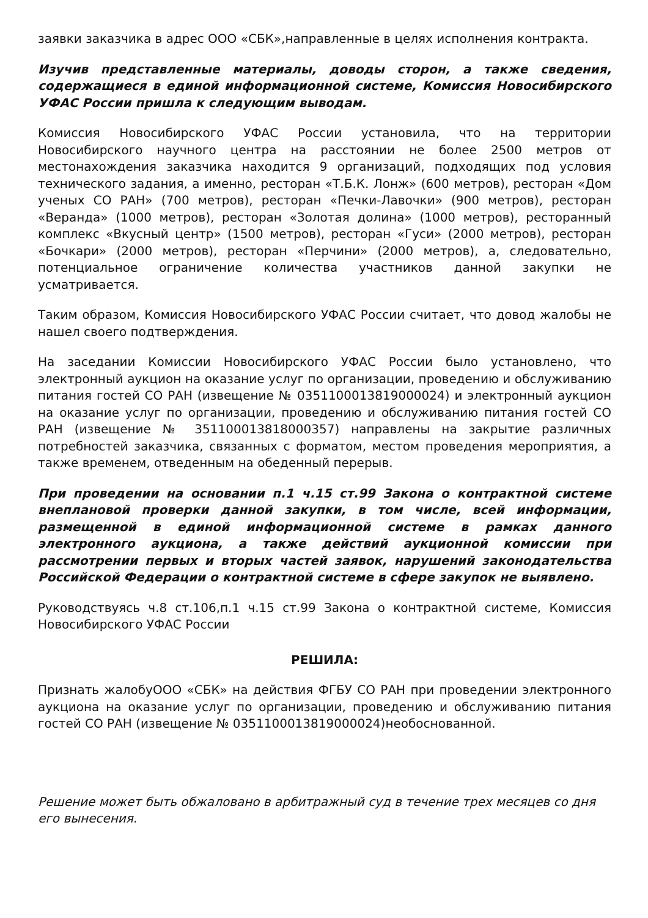заявки заказчика в адрес ООО «СБК»,направленные в целях исполнения контракта.
Изучив представленные материалы, доводы сторон, а также сведения, содержащиеся в единой информационной системе, Комиссия Новосибирского УФАС России пришла к следующим выводам.
Комиссия Новосибирского УФАС России установила, что на территории Новосибирского научного центра на расстоянии не более 2500 метров от местонахождения заказчика находится 9 организаций, подходящих под условия технического задания, а именно, ресторан «Т.Б.К. Лонж» (600 метров), ресторан «Дом ученых СО РАН» (700 метров), ресторан «Печки-Лавочки» (900 метров), ресторан «Веранда» (1000 метров), ресторан «Золотая долина» (1000 метров), ресторанный комплекс «Вкусный центр» (1500 метров), ресторан «Гуси» (2000 метров), ресторан «Бочкари» (2000 метров), ресторан «Перчини» (2000 метров), а, следовательно, потенциальное ограничение количества участников данной закупки не усматривается.
Таким образом, Комиссия Новосибирского УФАС России считает, что довод жалобы не нашел своего подтверждения.
На заседании Комиссии Новосибирского УФАС России было установлено, что электронный аукцион на оказание услуг по организации, проведению и обслуживанию питания гостей СО РАН (извещение № 0351100013819000024) и электронный аукцион на оказание услуг по организации, проведению и обслуживанию питания гостей СО РАН (извещение № 351100013818000357) направлены на закрытие различных потребностей заказчика, связанных с форматом, местом проведения мероприятия, а также временем, отведенным на обеденный перерыв.
При проведении на основании п.1 ч.15 ст.99 Закона о контрактной системе внеплановой проверки данной закупки, в том числе, всей информации, размещенной в единой информационной системе в рамках данного электронного аукциона, а также действий аукционной комиссии при рассмотрении первых и вторых частей заявок, нарушений законодательства Российской Федерации о контрактной системе в сфере закупок не выявлено.
Руководствуясь ч.8 ст.106,п.1 ч.15 ст.99 Закона о контрактной системе, Комиссия Новосибирского УФАС России
РЕШИЛА:
Признать жалобуООО «СБК» на действия ФГБУ СО РАН при проведении электронного аукциона на оказание услуг по организации, проведению и обслуживанию питания гостей СО РАН (извещение № 0351100013819000024)необоснованной.
Решение может быть обжаловано в арбитражный суд в течение трех месяцев со дня его вынесения.